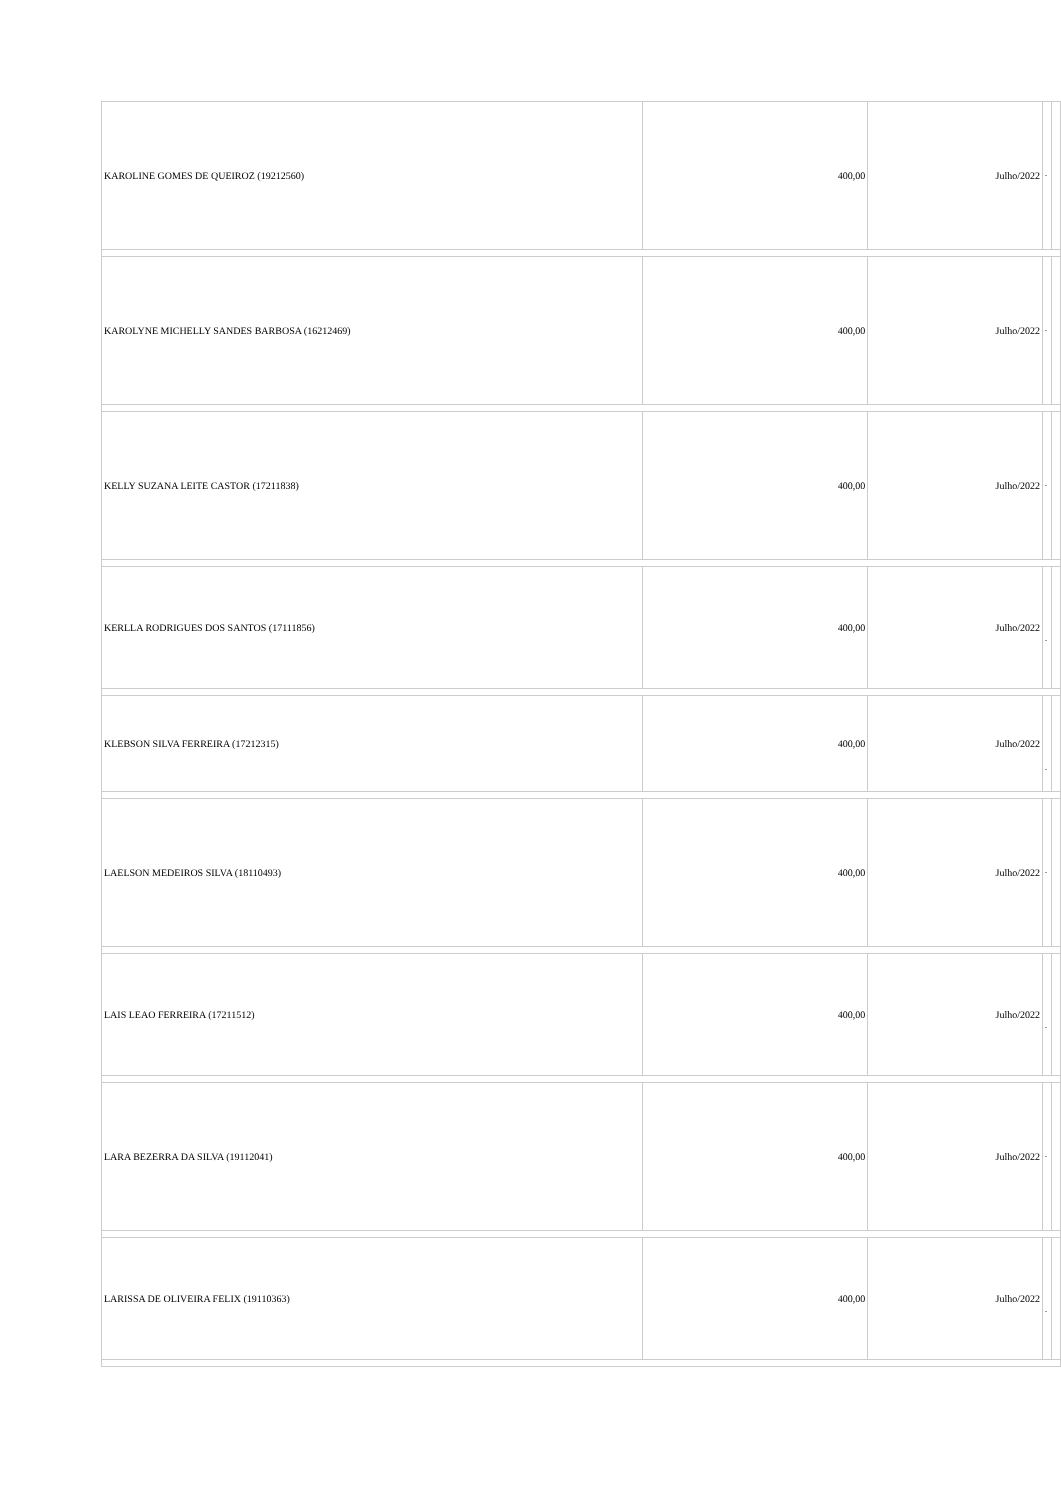| KAROLINE GOMES DE QUEIROZ (19212560) | 400,00 | Julho/2022 | - | |
| KAROLYNE MICHELLY SANDES BARBOSA (16212469) | 400,00 | Julho/2022 | - | |
| KELLY SUZANA LEITE CASTOR (17211838) | 400,00 | Julho/2022 | - | |
| KERLLA RODRIGUES DOS SANTOS (17111856) | 400,00 | Julho/2022 | - | |
| KLEBSON SILVA FERREIRA (17212315) | 400,00 | Julho/2022 | - | |
| LAELSON MEDEIROS SILVA (18110493) | 400,00 | Julho/2022 | - | |
| LAIS LEAO FERREIRA (17211512) | 400,00 | Julho/2022 | - | |
| LARA BEZERRA DA SILVA (19112041) | 400,00 | Julho/2022 | - | |
| LARISSA DE OLIVEIRA FELIX (19110363) | 400,00 | Julho/2022 | - | |